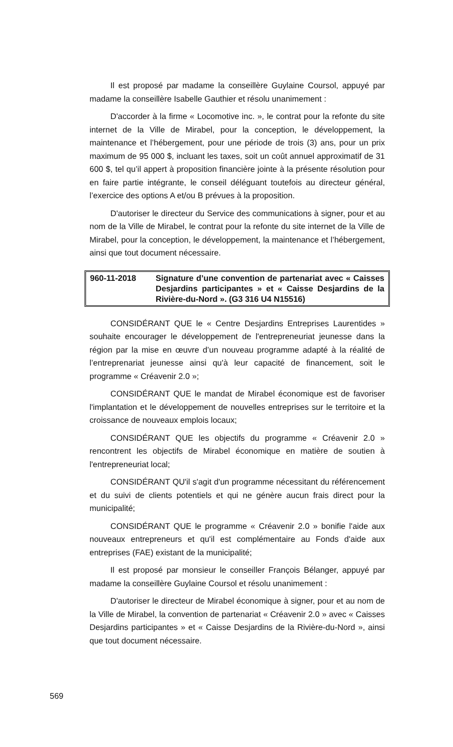Il est proposé par madame la conseillère Guylaine Coursol, appuyé par madame la conseillère Isabelle Gauthier et résolu unanimement :
D'accorder à la firme « Locomotive inc. », le contrat pour la refonte du site internet de la Ville de Mirabel, pour la conception, le développement, la maintenance et l’hébergement, pour une période de trois (3) ans, pour un prix maximum de 95 000 $, incluant les taxes, soit un coût annuel approximatif de 31 600 $, tel qu’il appert à proposition financière jointe à la présente résolution pour en faire partie intégrante, le conseil déléguant toutefois au directeur général, l’exercice des options A et/ou B prévues à la proposition.
D'autoriser le directeur du Service des communications à signer, pour et au nom de la Ville de Mirabel, le contrat pour la refonte du site internet de la Ville de Mirabel, pour la conception, le développement, la maintenance et l’hébergement, ainsi que tout document nécessaire.
960-11-2018 Signature d’une convention de partenariat avec « Caisses Desjardins participantes » et « Caisse Desjardins de la Rivière-du-Nord ». (G3 316 U4 N15516)
CONSIDÉRANT QUE le « Centre Desjardins Entreprises Laurentides » souhaite encourager le développement de l'entrepreneuriat jeunesse dans la région par la mise en œuvre d’un nouveau programme adapté à la réalité de l’entreprenariat jeunesse ainsi qu'à leur capacité de financement, soit le programme « Créavenir 2.0 »;
CONSIDÉRANT QUE le mandat de Mirabel économique est de favoriser l'implantation et le développement de nouvelles entreprises sur le territoire et la croissance de nouveaux emplois locaux;
CONSIDÉRANT QUE les objectifs du programme « Créavenir 2.0 » rencontrent les objectifs de Mirabel économique en matière de soutien à l'entrepreneuriat local;
CONSIDÉRANT QU'il s'agit d'un programme nécessitant du référencement et du suivi de clients potentiels et qui ne génère aucun frais direct pour la municipalité;
CONSIDÉRANT QUE le programme « Créavenir 2.0 » bonifie l'aide aux nouveaux entrepreneurs et qu'il est complémentaire au Fonds d'aide aux entreprises (FAE) existant de la municipalité;
Il est proposé par monsieur le conseiller François Bélanger, appuyé par madame la conseillère Guylaine Coursol et résolu unanimement :
D'autoriser le directeur de Mirabel économique à signer, pour et au nom de la Ville de Mirabel, la convention de partenariat « Créavenir 2.0 » avec « Caisses Desjardins participantes » et « Caisse Desjardins de la Rivière-du-Nord », ainsi que tout document nécessaire.
569